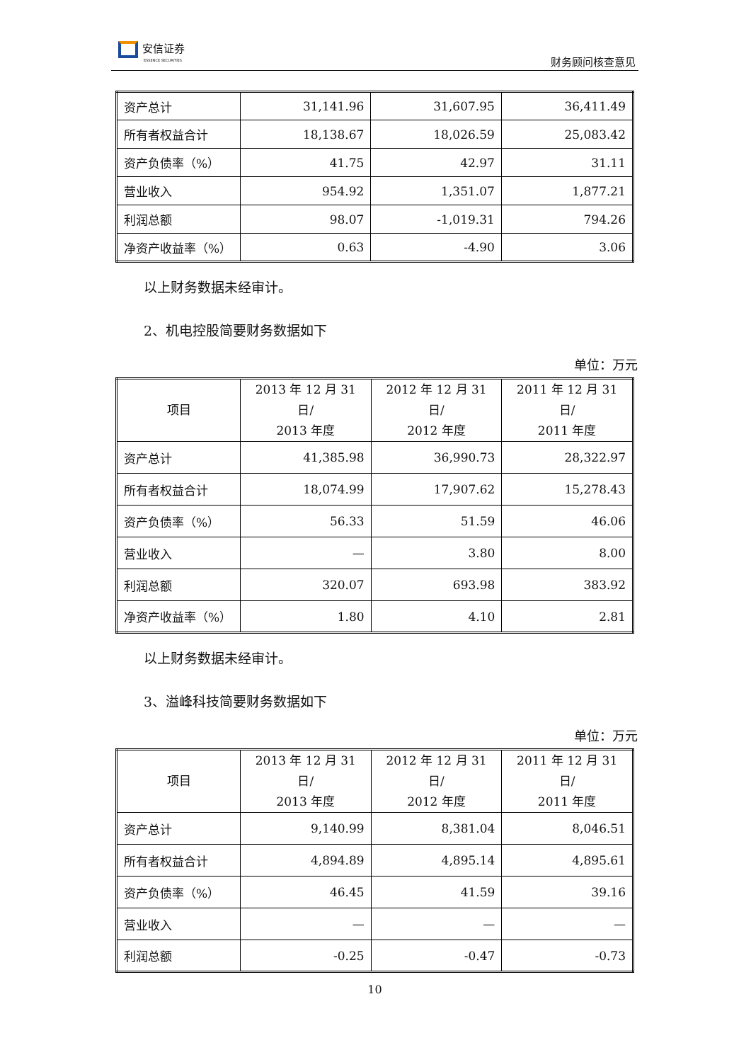安信证券
ESSENCE SECURITIES
财务顾问核查意见
| 资产总计 | 31,141.96 | 31,607.95 | 36,411.49 |
| 所有者权益合计 | 18,138.67 | 18,026.59 | 25,083.42 |
| 资产负债率（%） | 41.75 | 42.97 | 31.11 |
| 营业收入 | 954.92 | 1,351.07 | 1,877.21 |
| 利润总额 | 98.07 | -1,019.31 | 794.26 |
| 净资产收益率（%） | 0.63 | -4.90 | 3.06 |
以上财务数据未经审计。
2、机电控股简要财务数据如下
单位：万元
| 项目 | 2013 年 12 月 31 日/ 2013 年度 | 2012 年 12 月 31 日/ 2012 年度 | 2011 年 12 月 31 日/ 2011 年度 |
| --- | --- | --- | --- |
| 资产总计 | 41,385.98 | 36,990.73 | 28,322.97 |
| 所有者权益合计 | 18,074.99 | 17,907.62 | 15,278.43 |
| 资产负债率（%） | 56.33 | 51.59 | 46.06 |
| 营业收入 | — | 3.80 | 8.00 |
| 利润总额 | 320.07 | 693.98 | 383.92 |
| 净资产收益率（%） | 1.80 | 4.10 | 2.81 |
以上财务数据未经审计。
3、溢峰科技简要财务数据如下
单位：万元
| 项目 | 2013 年 12 月 31 日/ 2013 年度 | 2012 年 12 月 31 日/ 2012 年度 | 2011 年 12 月 31 日/ 2011 年度 |
| --- | --- | --- | --- |
| 资产总计 | 9,140.99 | 8,381.04 | 8,046.51 |
| 所有者权益合计 | 4,894.89 | 4,895.14 | 4,895.61 |
| 资产负债率（%） | 46.45 | 41.59 | 39.16 |
| 营业收入 | — | — | — |
| 利润总额 | -0.25 | -0.47 | -0.73 |
10